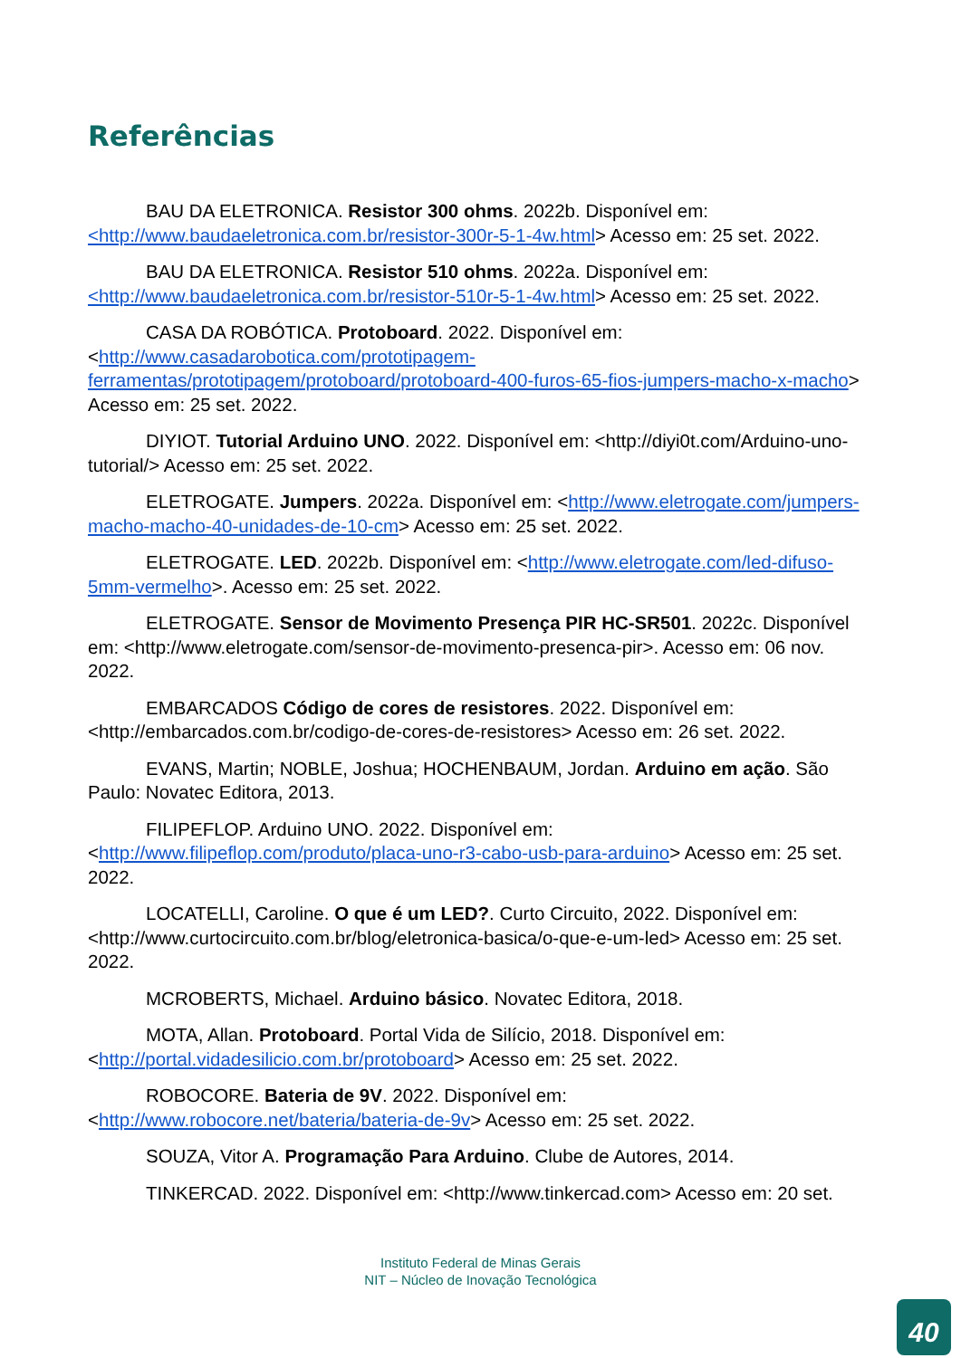Referências
BAU DA ELETRONICA. Resistor 300 ohms. 2022b. Disponível em: <http://www.baudaeletronica.com.br/resistor-300r-5-1-4w.html> Acesso em: 25 set. 2022.
BAU DA ELETRONICA. Resistor 510 ohms. 2022a. Disponível em: <http://www.baudaeletronica.com.br/resistor-510r-5-1-4w.html> Acesso em: 25 set. 2022.
CASA DA ROBÓTICA. Protoboard. 2022. Disponível em: <http://www.casadarobotica.com/prototipagem-ferramentas/prototipagem/protoboard/protoboard-400-furos-65-fios-jumpers-macho-x-macho> Acesso em: 25 set. 2022.
DIYIOT. Tutorial Arduino UNO. 2022. Disponível em: <http://diyi0t.com/Arduino-uno-tutorial/> Acesso em: 25 set. 2022.
ELETROGATE. Jumpers. 2022a. Disponível em: <http://www.eletrogate.com/jumpers-macho-macho-40-unidades-de-10-cm> Acesso em: 25 set. 2022.
ELETROGATE. LED. 2022b. Disponível em: <http://www.eletrogate.com/led-difuso-5mm-vermelho>. Acesso em: 25 set. 2022.
ELETROGATE. Sensor de Movimento Presença PIR HC-SR501. 2022c. Disponível em: <http://www.eletrogate.com/sensor-de-movimento-presenca-pir>. Acesso em: 06 nov. 2022.
EMBARCADOS Código de cores de resistores. 2022. Disponível em: <http://embarcados.com.br/codigo-de-cores-de-resistores> Acesso em: 26 set. 2022.
EVANS, Martin; NOBLE, Joshua; HOCHENBAUM, Jordan. Arduino em ação. São Paulo: Novatec Editora, 2013.
FILIPEFLOP. Arduino UNO. 2022. Disponível em: <http://www.filipeflop.com/produto/placa-uno-r3-cabo-usb-para-arduino> Acesso em: 25 set. 2022.
LOCATELLI, Caroline. O que é um LED?. Curto Circuito, 2022. Disponível em: <http://www.curtocircuito.com.br/blog/eletronica-basica/o-que-e-um-led> Acesso em: 25 set. 2022.
MCROBERTS, Michael. Arduino básico. Novatec Editora, 2018.
MOTA, Allan. Protoboard. Portal Vida de Silício, 2018. Disponível em: <http://portal.vidadesilicio.com.br/protoboard> Acesso em: 25 set. 2022.
ROBOCORE. Bateria de 9V. 2022. Disponível em: <http://www.robocore.net/bateria/bateria-de-9v> Acesso em: 25 set. 2022.
SOUZA, Vitor A. Programação Para Arduino. Clube de Autores, 2014.
TINKERCAD. 2022. Disponível em: <http://www.tinkercad.com> Acesso em: 20 set.
Instituto Federal de Minas Gerais
NIT – Núcleo de Inovação Tecnológica
40